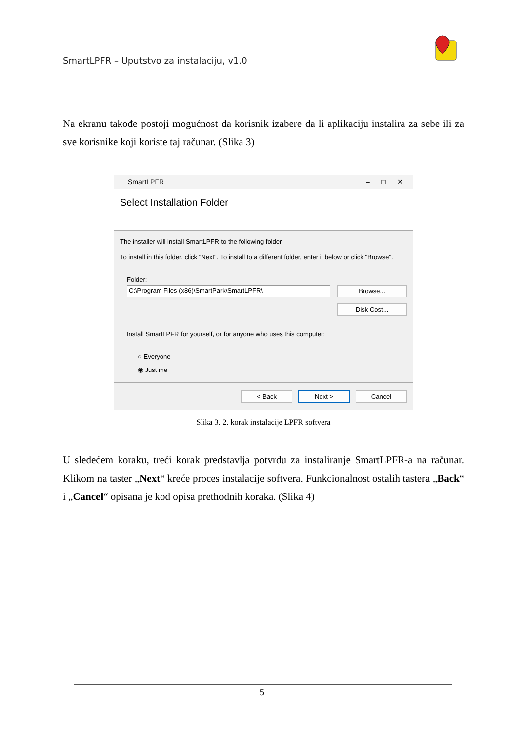SmartLPFR – Uputstvo za instalaciju, v1.0
Na ekranu takođe postoji mogućnost da korisnik izabere da li aplikaciju instalira za sebe ili za sve korisnike koji koriste taj računar. (Slika 3)
SmartLPFR – □ ✕
Select Installation Folder
The installer will install SmartLPFR to the following folder.
To install in this folder, click "Next". To install to a different folder, enter it below or click "Browse".
Folder:
C:\Program Files (x86)\SmartPark\SmartLPFR\ Browse...
Disk Cost...
Install SmartLPFR for yourself, or for anyone who uses this computer:
○ Everyone
◉ Just me
< Back Next > Cancel
Slika 3. 2. korak instalacije LPFR softvera
U sledećem koraku, treći korak predstavlja potvrdu za instaliranje SmartLPFR-a na računar. Klikom na taster „Next“ kreće proces instalacije softvera. Funkcionalnost ostalih tastera „Back“ i „Cancel“ opisana je kod opisa prethodnih koraka. (Slika 4)
5